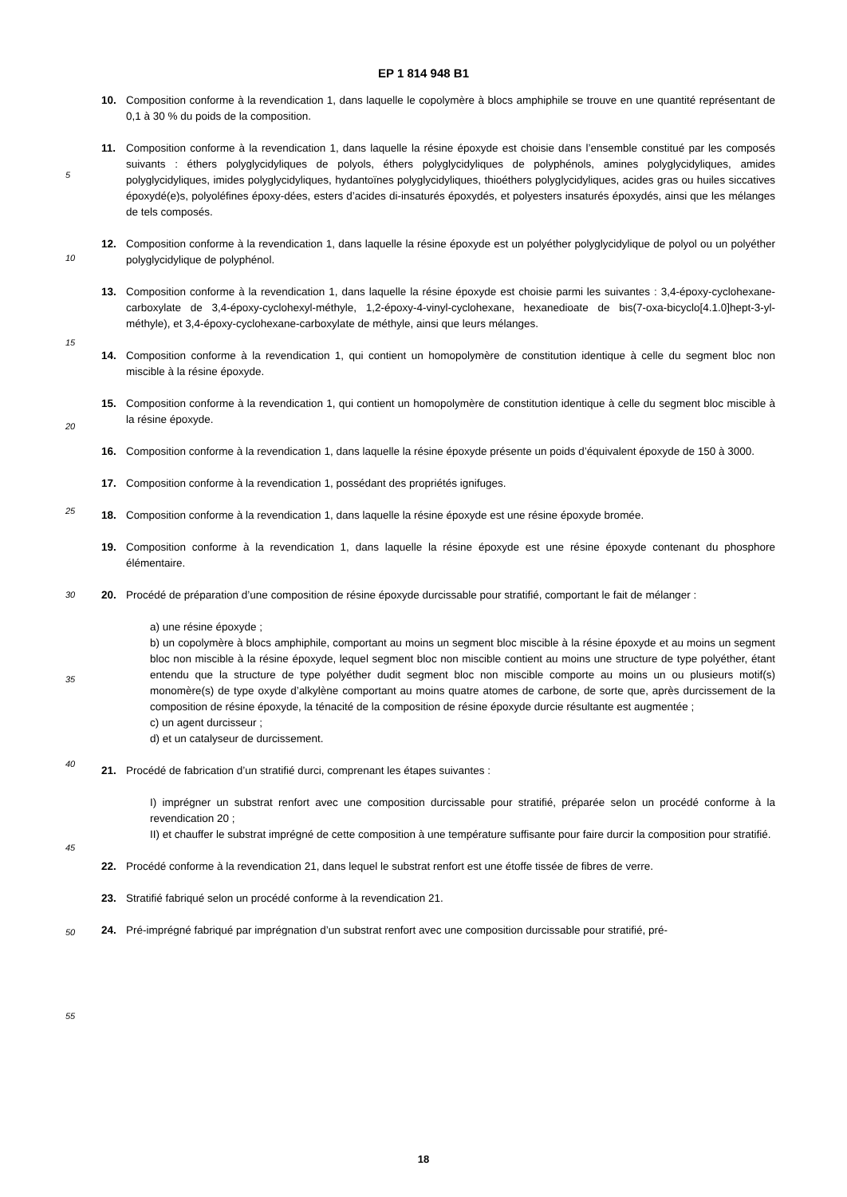EP 1 814 948 B1
10. Composition conforme à la revendication 1, dans laquelle le copolymère à blocs amphiphile se trouve en une quantité représentant de 0,1 à 30 % du poids de la composition.
11. Composition conforme à la revendication 1, dans laquelle la résine époxyde est choisie dans l’ensemble constitué par les composés suivants : éthers polyglycidyliques de polyols, éthers polyglycidyliques de polyphénols, amines polyglycidyliques, amides polyglycidyliques, imides polyglycidyliques, hydantoïnes polyglycidyliques, thioéthers polyglycidyliques, acides gras ou huiles siccatives époxydé(e)s, polyoléfines époxy-dées, esters d’acides di-insaturés époxydés, et polyesters insaturés époxydés, ainsi que les mélanges de tels composés.
12. Composition conforme à la revendication 1, dans laquelle la résine époxyde est un polyéther polyglycidylique de polyol ou un polyéther polyglycidylique de polyphénol.
13. Composition conforme à la revendication 1, dans laquelle la résine époxyde est choisie parmi les suivantes : 3,4-époxy-cyclohexane-carboxylate de 3,4-époxy-cyclohexyl-méthyle, 1,2-époxy-4-vinyl-cyclohexane, hexanedioate de bis(7-oxa-bicyclo[4.1.0]hept-3-yl-méthyle), et 3,4-époxy-cyclohexane-carboxylate de méthyle, ainsi que leurs mélanges.
14. Composition conforme à la revendication 1, qui contient un homopolymère de constitution identique à celle du segment bloc non miscible à la résine époxyde.
15. Composition conforme à la revendication 1, qui contient un homopolymère de constitution identique à celle du segment bloc miscible à la résine époxyde.
16. Composition conforme à la revendication 1, dans laquelle la résine époxyde présente un poids d’équivalent époxyde de 150 à 3000.
17. Composition conforme à la revendication 1, possédant des propriétés ignifuges.
18. Composition conforme à la revendication 1, dans laquelle la résine époxyde est une résine époxyde bromée.
19. Composition conforme à la revendication 1, dans laquelle la résine époxyde est une résine époxyde contenant du phosphore élémentaire.
20. Procédé de préparation d’une composition de résine époxyde durcissable pour stratifié, comportant le fait de mélanger :
a) une résine époxyde ;
b) un copolymère à blocs amphiphile, comportant au moins un segment bloc miscible à la résine époxyde et au moins un segment bloc non miscible à la résine époxyde, lequel segment bloc non miscible contient au moins une structure de type polyéther, étant entendu que la structure de type polyéther dudit segment bloc non miscible comporte au moins un ou plusieurs motif(s) monomère(s) de type oxyde d’alkylène comportant au moins quatre atomes de carbone, de sorte que, après durcissement de la composition de résine époxyde, la ténacité de la composition de résine époxyde durcie résultante est augmentée ;
c) un agent durcisseur ;
d) et un catalyseur de durcissement.
21. Procédé de fabrication d’un stratifié durci, comprenant les étapes suivantes :
I) imprégner un substrat renfort avec une composition durcissable pour stratifié, préparée selon un procédé conforme à la revendication 20 ;
II) et chauffer le substrat imprégné de cette composition à une température suffisante pour faire durcir la composition pour stratifié.
22. Procédé conforme à la revendication 21, dans lequel le substrat renfort est une étoffe tissée de fibres de verre.
23. Stratifié fabriqué selon un procédé conforme à la revendication 21.
24. Pré-imprégné fabriqué par imprégnation d’un substrat renfort avec une composition durcissable pour stratifié, pré-
5
10
15
20
25
30
35
40
45
50
55
18